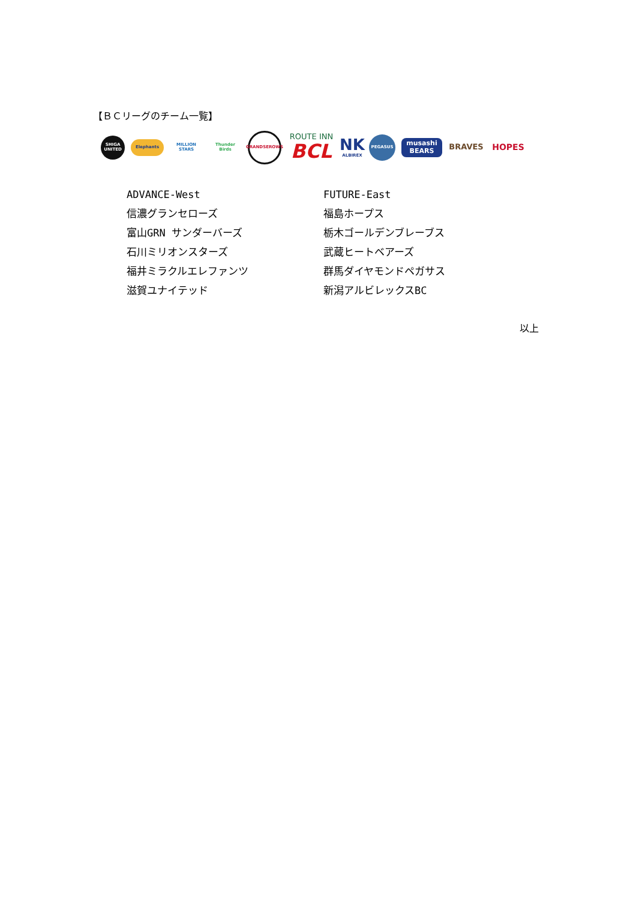【ＢＣリーグのチーム一覧】
SHIGA UNITED
Elephants
MILLION STARS
Thunder Birds
GRANDSEROWS
ROUTE INN
BCL
NK
ALBIREX
PEGASUS
musashi BEARS
BRAVES HOPES
ADVANCE-West
信濃グランセローズ
富山GRN サンダーバーズ
石川ミリオンスターズ
福井ミラクルエレファンツ
滋賀ユナイテッド
FUTURE-East
福島ホープス
栃木ゴールデンブレーブス
武蔵ヒートベアーズ
群馬ダイヤモンドペガサス
新潟アルビレックスBC
以上